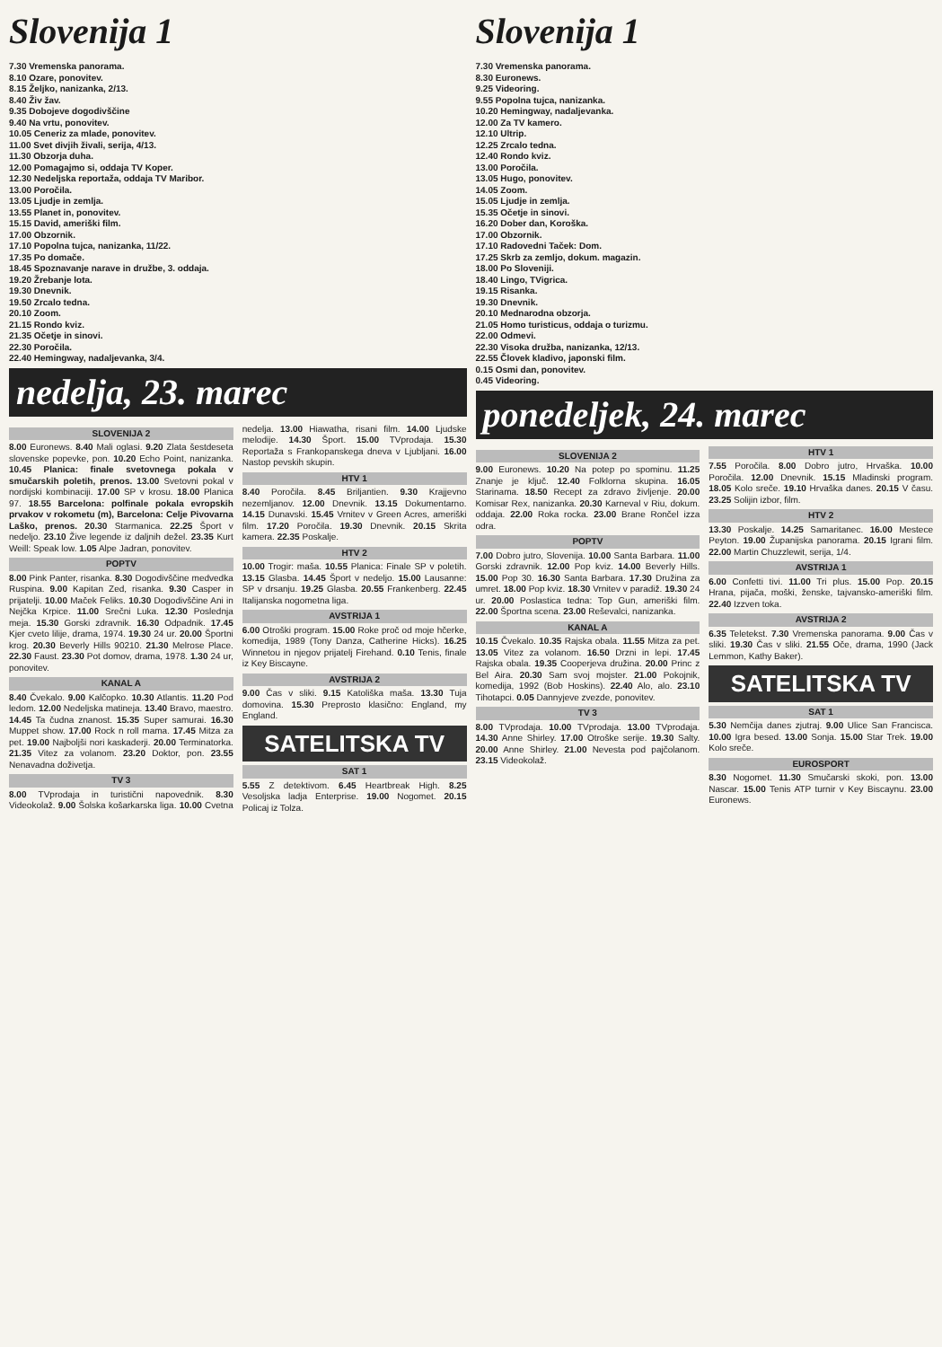Slovenija 1
7.30 Vremenska panorama.
8.10 Ozare, ponovitev.
8.15 Željko, nanizanka, 2/13.
8.40 Živ žav.
9.35 Dobojeve dogodivščine
9.40 Na vrtu, ponovitev.
10.05 Ceneriz za mlade, ponovitev.
11.00 Svet divjih živali, serija, 4/13.
11.30 Obzorja duha.
12.00 Pomagajmo si, oddaja TV Koper.
12.30 Nedeljska reportaža, oddaja TV Maribor.
13.00 Poročila.
13.05 Ljudje in zemlja.
13.55 Planet in, ponovitev.
15.15 David, ameriški film.
17.00 Obzornik.
17.10 Popolna tujca, nanizanka, 11/22.
17.35 Po domače.
18.45 Spoznavanje narave in družbe, 3. oddaja.
19.20 Žrebanje lota.
19.30 Dnevnik.
19.50 Zrcalo tedna.
20.10 Zoom.
21.15 Rondo kviz.
21.35 Očetje in sinovi.
22.30 Poročila.
22.40 Hemingway, nadaljevanka, 3/4.
nedelja, 23. marec
SLOVENIJA 2
8.00 Euronews. 8.40 Mali oglasi. 9.20 Zlata šestdeseta slovenske popevke, pon. 10.20 Echo Point, nanizanka. 10.45 Planica: finale svetovnega pokala v smučarskih poletih, prenos. 13.00 Svetovni pokal v nordijski kombinaciji. 17.00 SP v krosu. 18.00 Planica 97. 18.55 Barcelona: polfinale pokala evropskih prvakov v rokometu (m), Barcelona: Celje Pivovarna Laško, prenos. 20.30 Starmanica. 22.25 Šport v nedeljo. 23.10 Žive legende iz daljnih dežel. 23.35 Kurt Weill: Speak low. 1.05 Alpe Jadran, ponovitev.
POPTV
8.00 Pink Panter, risanka. 8.30 Dogodivščine medvedka Ruspina. 9.00 Kapitan Zed, risanka. 9.30 Casper in prijatelji. 10.00 Maček Feliks. 10.30 Dogodivščine Ani in Nejčka Krpice. 11.00 Srečni Luka. 12.30 Poslednja meja. 15.30 Gorski zdravnik. 16.30 Odpadnik. 17.45 Kjer cveto lilije, drama, 1974. 19.30 24 ur. 20.00 Športni krog. 20.30 Beverly Hills 90210. 21.30 Melrose Place. 22.30 Faust. 23.30 Pot domov, drama, 1978. 1.30 24 ur, ponovitev.
KANAL A
8.40 Čvekalo. 9.00 Kalčopko. 10.30 Atlantis. 11.20 Pod ledom. 12.00 Nedeljska matineja. 13.40 Bravo, maestro. 14.45 Ta čudna znanost. 15.35 Super samurai. 16.30 Muppet show. 17.00 Rock n roll mama. 17.45 Mitza za pet. 19.00 Najboljši nori kaskaderji. 20.00 Terminatorka. 21.35 Vitez za volanom. 23.20 Doktor, pon. 23.55 Nenavadna doživetja.
TV 3
8.00 TVprodaja in turistični napovednik. 8.30 Videokolaž. 9.00 Šolska košarkarska liga. 10.00 Cvetna nedelja. 13.00 Hiawatha, risani film. 14.00 Ljudske melodije. 14.30 Šport. 15.00 TVprodaja. 15.30 Reportaža s Frankopanskega dneva v Ljubljani. 16.00 Nastop pevskih skupin.
HTV 1
8.40 Poročila. 8.45 Briljantien. 9.30 Krajjevno nezemljanov. 12.00 Dnevnik. 13.15 Dokumentarno. 14.15 Dunavski. 15.45 Vrnitev v Green Acres, ameriški film. 17.20 Poročila. 19.30 Dnevnik. 20.15 Skrita kamera. 22.35 Poskalje.
HTV 2
10.00 Trogir: maša. 10.55 Planica: Finale SP v poletih. 13.15 Glasba. 14.45 Šport v nedeljo. 15.00 Lausanne: SP v drsanju. 19.25 Glasba. 20.55 Frankenberg. 22.45 Italijanska nogometna liga.
AVSTRIJA 1
6.00 Otroški program. 15.00 Roke proč od moje hčerke, komedija, 1989 (Tony Danza, Catherine Hicks). 16.25 Winnetou in njegov prijatelj Firehand. 0.10 Tenis, finale iz Key Biscayne.
AVSTRIJA 2
9.00 Čas v sliki. 9.15 Katoliška maša. 13.30 Tuja domovina. 15.30 Preprosto klasično: England, my England.
SATELITSKA TV
SAT 1
5.55 Z detektivom. 6.45 Heartbreak High. 8.25 Vesoljska ladja Enterprise. 19.00 Nogomet. 20.15 Policaj iz Tolza.
Slovenija 1
7.30 Vremenska panorama.
8.30 Euronews.
9.25 Videoring.
9.55 Popolna tujca, nanizanka.
10.20 Hemingway, nadaljevanka.
12.00 Za TV kamero.
12.10 Ultrip.
12.25 Zrcalo tedna.
12.40 Rondo kviz.
13.00 Poročila.
13.05 Hugo, ponovitev.
14.05 Zoom.
15.05 Ljudje in zemlja.
15.35 Očetje in sinovi.
16.20 Dober dan, Koroška.
17.00 Obzornik.
17.10 Radovedni Taček: Dom.
17.25 Skrb za zemljo, dokum. magazin.
18.00 Po Sloveniji.
18.40 Lingo, TVigrica.
19.15 Risanka.
19.30 Dnevnik.
20.10 Mednarodna obzorja.
21.05 Homo turisticus, oddaja o turizmu.
22.00 Odmevi.
22.30 Visoka družba, nanizanka, 12/13.
22.55 Človek kladivo, japonski film.
0.15 Osmi dan, ponovitev.
0.45 Videoring.
ponedeljek, 24. marec
SLOVENIJA 2
9.00 Euronews. 10.20 Na potep po spominu. 11.25 Znanje je ključ. 12.40 Folklorna skupina. 16.05 Starinama. 18.50 Recept za zdravo življenje. 20.00 Komisar Rex, nanizanka. 20.30 Karneval v Riu, dokum. oddaja. 22.00 Roka rocka. 23.00 Brane Rončel izza odra.
POPTV
7.00 Dobro jutro, Slovenija. 10.00 Santa Barbara. 11.00 Gorski zdravnik. 12.00 Pop kviz. 14.00 Beverly Hills. 15.00 Pop 30. 16.30 Santa Barbara. 17.30 Družina za umret. 18.00 Pop kviz. 18.30 Vrnitev v paradiž. 19.30 24 ur. 20.00 Poslastica tedna: Top Gun, ameriški film. 22.00 Športna scena. 23.00 Reševalci, nanizanka.
KANAL A
10.15 Čvekalo. 10.35 Rajska obala. 11.55 Mitza za pet. 13.05 Vitez za volanom. 16.50 Drzni in lepi. 17.45 Rajska obala. 19.35 Cooperjeva družina. 20.00 Princ z Bel Aira. 20.30 Sam svoj mojster. 21.00 Pokojnik, komedija, 1992 (Bob Hoskins). 22.40 Alo, alo. 23.10 Tihotapci. 0.05 Dannyjeve zvezde, ponovitev.
TV 3
8.00 TVprodaja. 10.00 TVprodaja. 13.00 TVprodaja. 14.30 Anne Shirley. 17.00 Otroške serije. 19.30 Salty. 20.00 Anne Shirley. 21.00 Nevesta pod pajčolanom. 23.15 Videokolaž.
HTV 1
7.55 Poročila. 8.00 Dobro jutro, Hrvaška. 10.00 Poročila. 12.00 Dnevnik. 15.15 Mladinski program. 18.05 Kolo sreče. 19.10 Hrvaška danes. 20.15 V času. 23.25 Solijin izbor, film.
HTV 2
13.30 Poskalje. 14.25 Samaritanec. 16.00 Mestece Peyton. 19.00 Županijska panorama. 20.15 Igrani film. 22.00 Martin Chuzzlewit, serija, 1/4.
AVSTRIJA 1
6.00 Confetti tivi. 11.00 Tri plus. 15.00 Pop. 20.15 Hrana, pijača, moški, ženske, tajvansko-ameriški film. 22.40 Izzven toka.
AVSTRIJA 2
6.35 Teletekst. 7.30 Vremenska panorama. 9.00 Čas v sliki. 19.30 Čas v sliki. 21.55 Oče, drama, 1990 (Jack Lemmon, Kathy Baker).
SATELITSKA TV
SAT 1
5.30 Nemčija danes zjutraj. 9.00 Ulice San Francisca. 10.00 Igra besed. 13.00 Sonja. 15.00 Star Trek. 19.00 Kolo sreče.
EUROSPORT
8.30 Nogomet. 11.30 Smučarski skoki, pon. 13.00 Nascar. 15.00 Tenis ATP turnir v Key Biscaynu. 23.00 Euronews.